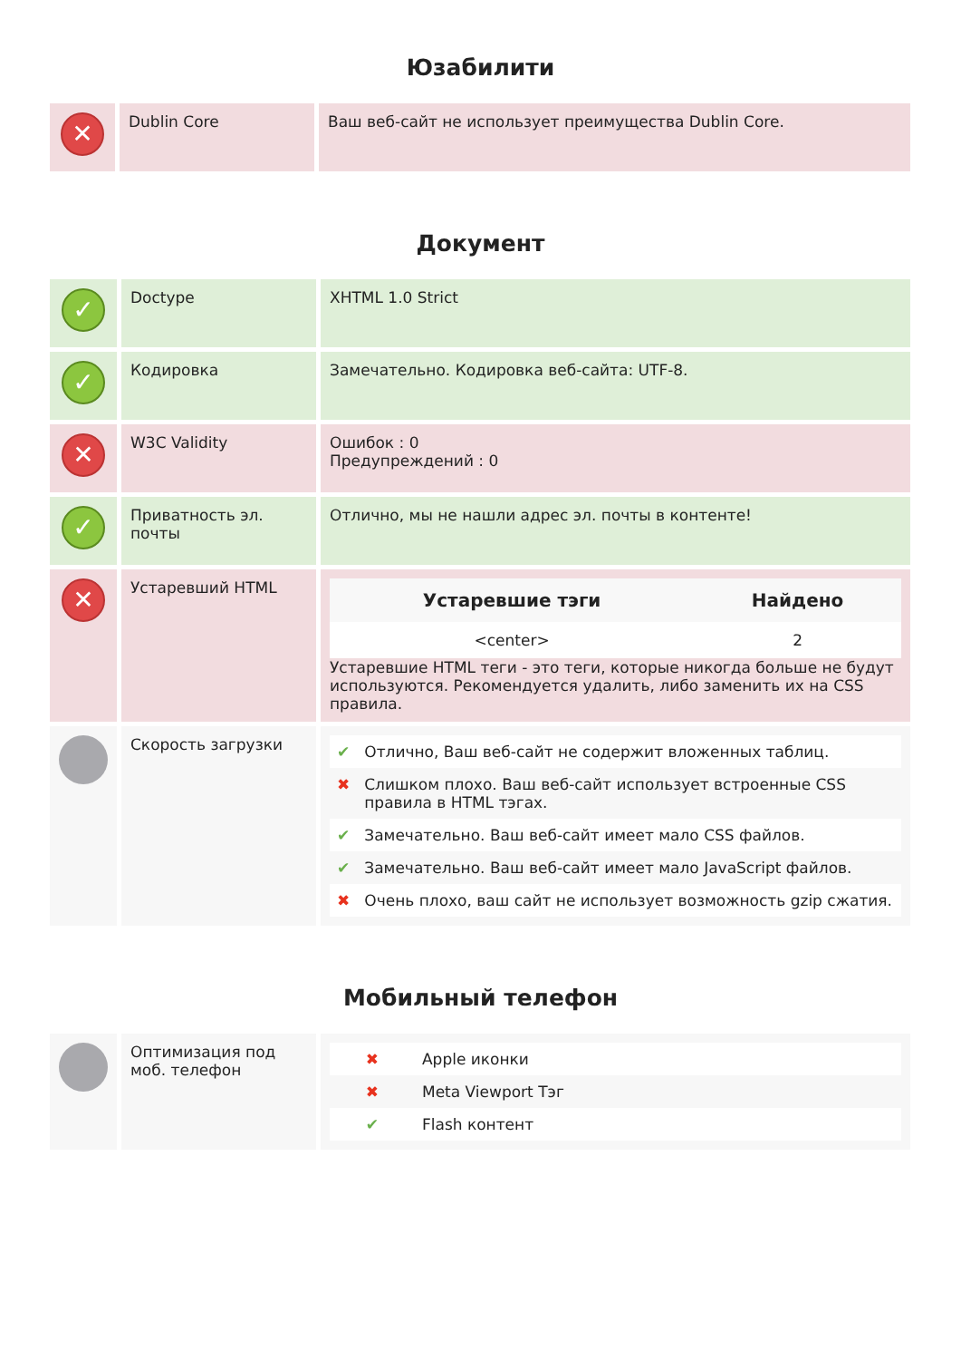Юзабилити
| ✕ | Dublin Core | Ваш веб-сайт не использует преимущества Dublin Core. |
Документ
| ✓ | Doctype | XHTML 1.0 Strict |
| ✓ | Кодировка | Замечательно. Кодировка веб-сайта: UTF-8. |
| ✕ | W3C Validity | Ошибок : 0 Предупреждений : 0 |
| ✓ | Приватность эл. почты | Отлично, мы не нашли адрес эл. почты в контенте! |
| ✕ | Устаревший HTML | / Устаревшие тэги / Найдено / / --- / --- / / <center> / 2 / Устаревшие HTML теги - это теги, которые никогда больше не будут используются. Рекомендуется удалить, либо заменить их на CSS правила. |
| | Скорость загрузки | / ✔ / Отлично, Ваш веб-сайт не содержит вложенных таблиц. / / ✖ / Слишком плохо. Ваш веб-сайт использует встроенные CSS правила в HTML тэгах. / / ✔ / Замечательно. Ваш веб-сайт имеет мало CSS файлов. / / ✔ / Замечательно. Ваш веб-сайт имеет мало JavaScript файлов. / / ✖ / Очень плохо, ваш сайт не использует возможность gzip сжатия. / |
Мобильный телефон
| | Оптимизация под моб. телефон | / ✖ / Apple иконки / / ✖ / Meta Viewport Тэг / / ✔ / Flash контент / |